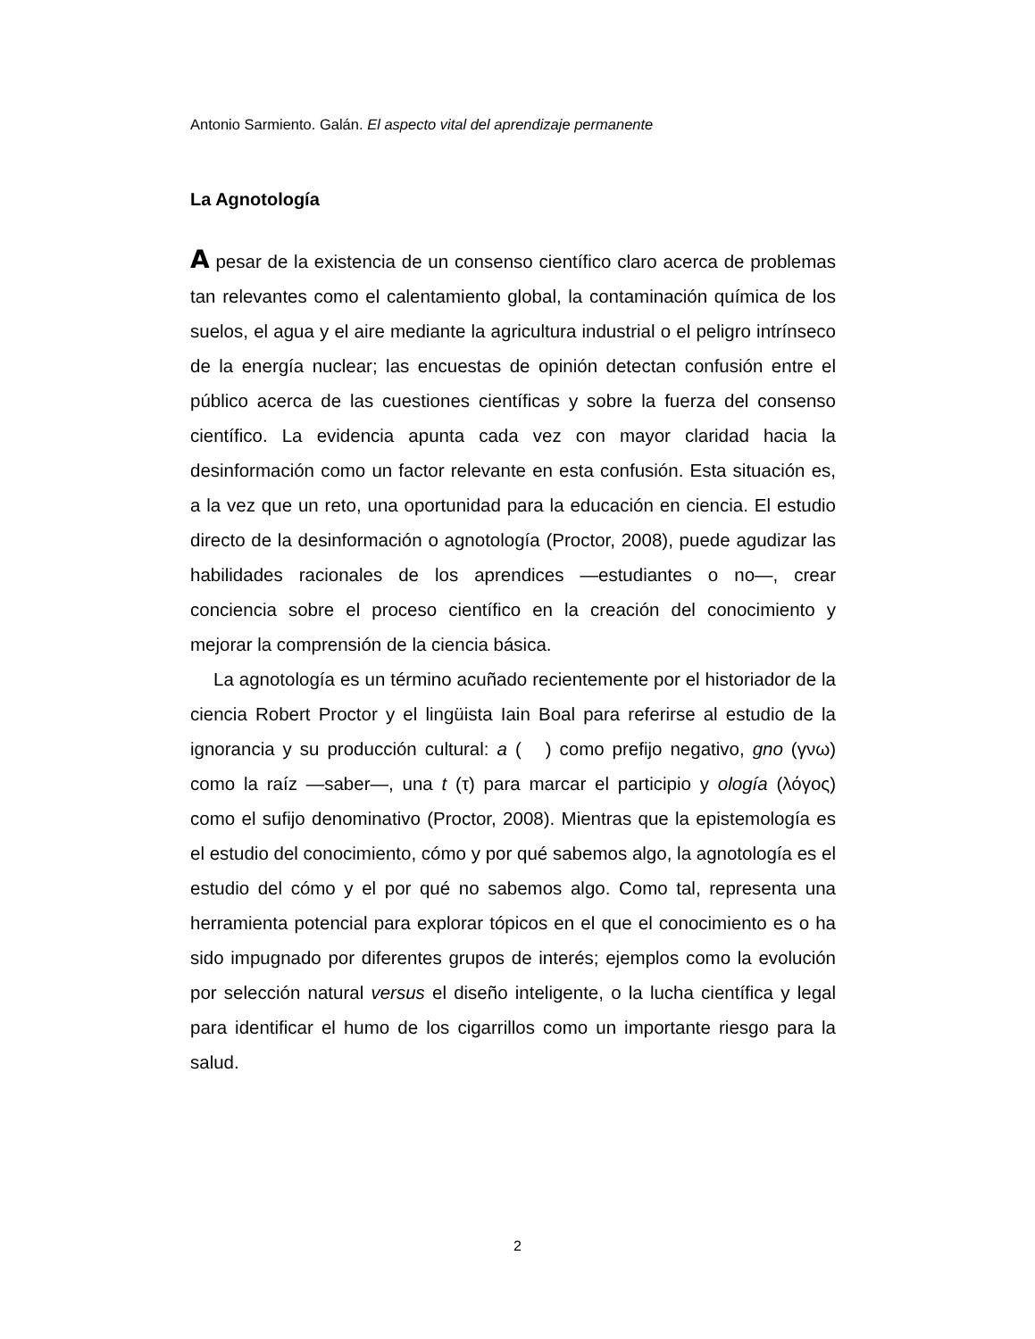Antonio Sarmiento. Galán. El aspecto vital del aprendizaje permanente
La Agnotología
A pesar de la existencia de un consenso científico claro acerca de problemas tan relevantes como el calentamiento global, la contaminación química de los suelos, el agua y el aire mediante la agricultura industrial o el peligro intrínseco de la energía nuclear; las encuestas de opinión detectan confusión entre el público acerca de las cuestiones científicas y sobre la fuerza del consenso científico. La evidencia apunta cada vez con mayor claridad hacia la desinformación como un factor relevante en esta confusión. Esta situación es, a la vez que un reto, una oportunidad para la educación en ciencia. El estudio directo de la desinformación o agnotología (Proctor, 2008), puede agudizar las habilidades racionales de los aprendices —estudiantes o no—, crear conciencia sobre el proceso científico en la creación del conocimiento y mejorar la comprensión de la ciencia básica.
La agnotología es un término acuñado recientemente por el historiador de la ciencia Robert Proctor y el lingüista Iain Boal para referirse al estudio de la ignorancia y su producción cultural: a ( ) como prefijo negativo, gno (γνω) como la raíz —saber—, una t (τ) para marcar el participio y ología (λόγος) como el sufijo denominativo (Proctor, 2008). Mientras que la epistemología es el estudio del conocimiento, cómo y por qué sabemos algo, la agnotología es el estudio del cómo y el por qué no sabemos algo. Como tal, representa una herramienta potencial para explorar tópicos en el que el conocimiento es o ha sido impugnado por diferentes grupos de interés; ejemplos como la evolución por selección natural versus el diseño inteligente, o la lucha científica y legal para identificar el humo de los cigarrillos como un importante riesgo para la salud.
2